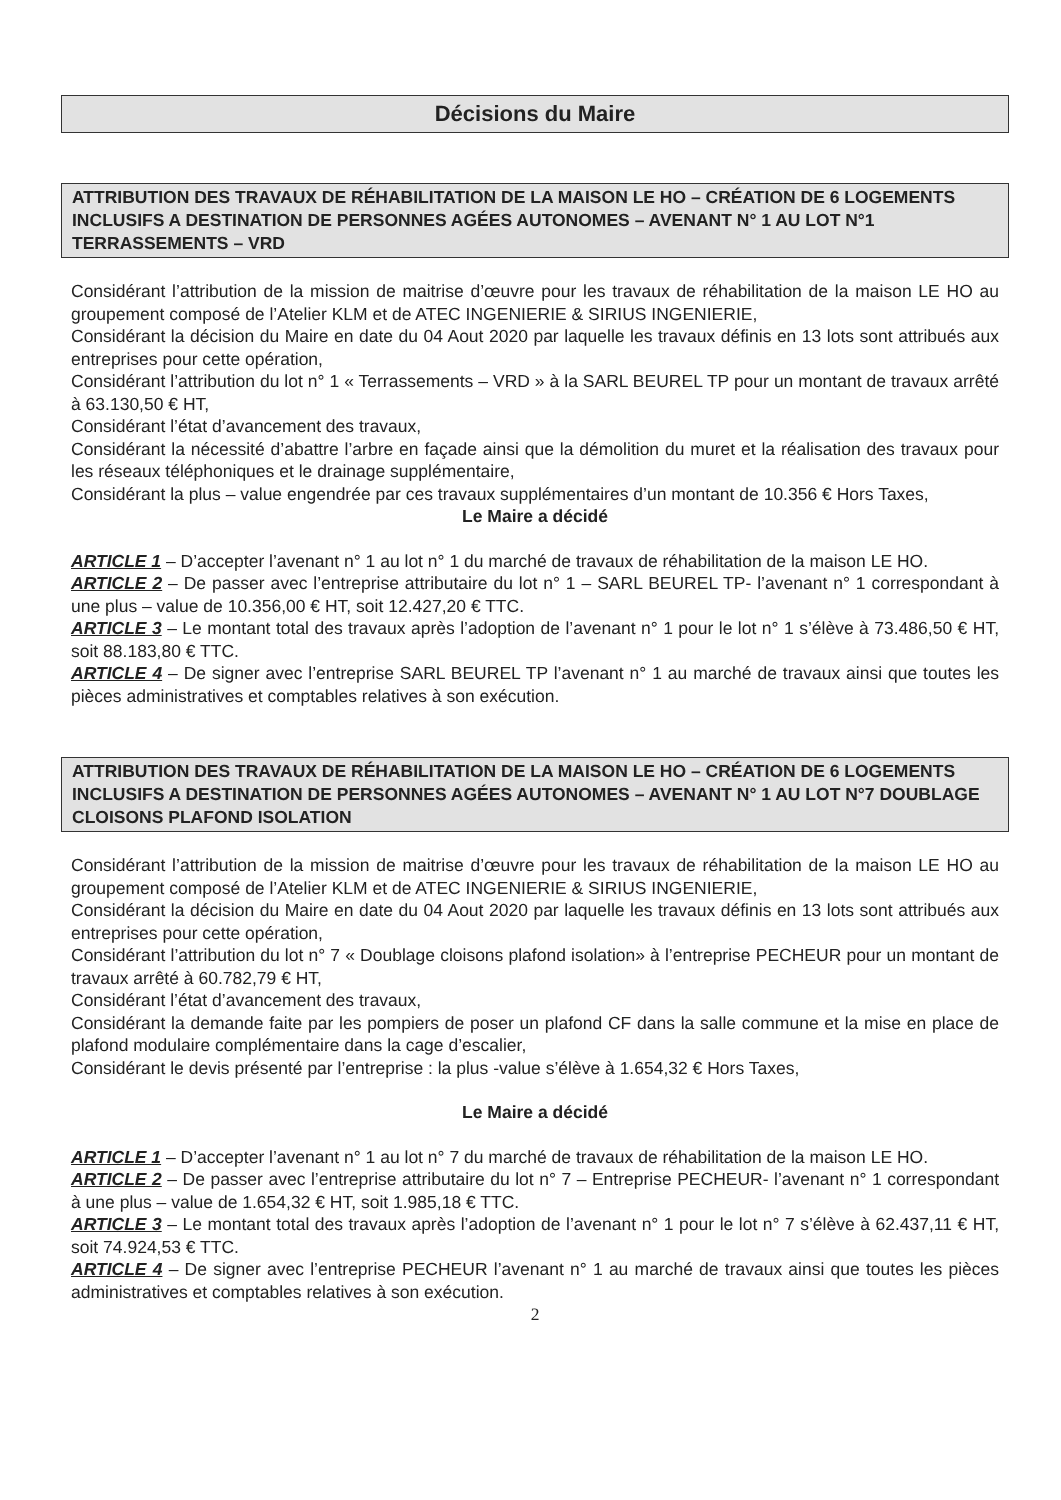Décisions du Maire
ATTRIBUTION DES TRAVAUX DE RÉHABILITATION DE LA MAISON LE HO – CRÉATION DE 6 LOGEMENTS INCLUSIFS A DESTINATION DE PERSONNES AGÉES AUTONOMES – AVENANT N° 1 AU LOT N°1 TERRASSEMENTS – VRD
Considérant l’attribution de la mission de maitrise d’œuvre pour les travaux de réhabilitation de la maison LE HO au groupement composé de l’Atelier KLM et de ATEC INGENIERIE & SIRIUS INGENIERIE,
Considérant la décision du Maire en date du 04 Aout 2020 par laquelle les travaux définis en 13 lots sont attribués aux entreprises pour cette opération,
Considérant l’attribution du lot n° 1 « Terrassements – VRD » à la SARL BEUREL TP pour un montant de travaux arrêté à 63.130,50 € HT,
Considérant l’état d’avancement des travaux,
Considérant la nécessité d’abattre l’arbre en façade ainsi que la démolition du muret et la réalisation des travaux pour les réseaux téléphoniques et le drainage supplémentaire,
Considérant la plus – value engendrée par ces travaux supplémentaires d’un montant de 10.356 € Hors Taxes,
Le Maire a décidé
ARTICLE 1 – D’accepter l’avenant n° 1 au lot n° 1 du marché de travaux de réhabilitation de la maison LE HO.
ARTICLE 2 – De passer avec l’entreprise attributaire du lot n° 1 – SARL BEUREL TP- l’avenant n° 1 correspondant à une plus – value de 10.356,00 € HT, soit 12.427,20 € TTC.
ARTICLE 3 – Le montant total des travaux après l’adoption de l’avenant n° 1 pour le lot n° 1 s’élève à 73.486,50 € HT, soit 88.183,80 € TTC.
ARTICLE 4 – De signer avec l’entreprise SARL BEUREL TP l’avenant n° 1 au marché de travaux ainsi que toutes les pièces administratives et comptables relatives à son exécution.
ATTRIBUTION DES TRAVAUX DE RÉHABILITATION DE LA MAISON LE HO – CRÉATION DE 6 LOGEMENTS INCLUSIFS A DESTINATION DE PERSONNES AGÉES AUTONOMES – AVENANT N° 1 AU LOT N°7 DOUBLAGE CLOISONS PLAFOND ISOLATION
Considérant l’attribution de la mission de maitrise d’œuvre pour les travaux de réhabilitation de la maison LE HO au groupement composé de l’Atelier KLM et de ATEC INGENIERIE & SIRIUS INGENIERIE,
Considérant la décision du Maire en date du 04 Aout 2020 par laquelle les travaux définis en 13 lots sont attribués aux entreprises pour cette opération,
Considérant l’attribution du lot n° 7 « Doublage cloisons plafond isolation» à l’entreprise PECHEUR pour un montant de travaux arrêté à 60.782,79 € HT,
Considérant l’état d’avancement des travaux,
Considérant la demande faite par les pompiers de poser un plafond CF dans la salle commune et la mise en place de plafond modulaire complémentaire dans la cage d’escalier,
Considérant le devis présenté par l’entreprise : la plus -value s’élève à 1.654,32 € Hors Taxes,
Le Maire a décidé
ARTICLE 1 – D’accepter l’avenant n° 1 au lot n° 7 du marché de travaux de réhabilitation de la maison LE HO.
ARTICLE 2 – De passer avec l’entreprise attributaire du lot n° 7 – Entreprise PECHEUR- l’avenant n° 1 correspondant à une plus – value de 1.654,32 € HT, soit 1.985,18 € TTC.
ARTICLE 3 – Le montant total des travaux après l’adoption de l’avenant n° 1 pour le lot n° 7 s’élève à 62.437,11 € HT, soit 74.924,53 € TTC.
ARTICLE 4 – De signer avec l’entreprise PECHEUR l’avenant n° 1 au marché de travaux ainsi que toutes les pièces administratives et comptables relatives à son exécution.
2